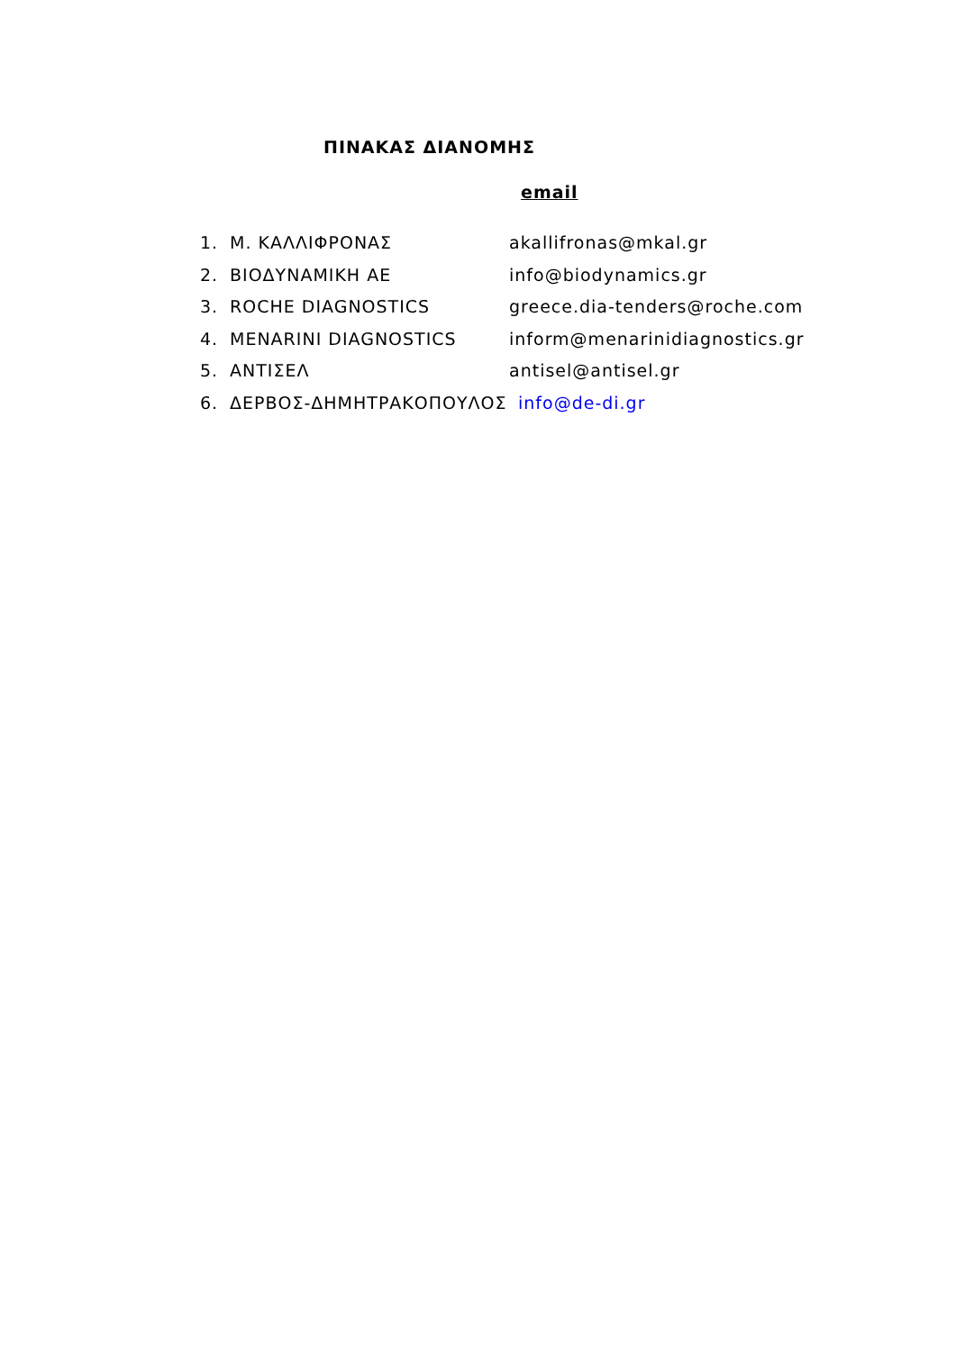ΠΙΝΑΚΑΣ ΔΙΑΝΟΜΗΣ
email
1. Μ. ΚΑΛΛΙΦΡΟΝΑΣ akallifronas@mkal.gr
2. ΒΙΟΔΥΝΑΜΙΚΗ ΑΕ info@biodynamics.gr
3. ROCHE DIAGNOSTICS greece.dia-tenders@roche.com
4. MENARINI DIAGNOSTICS inform@menarinidiagnostics.gr
5. ΑΝΤΙΣΕΛ antisel@antisel.gr
6. ΔΕΡΒΟΣ-ΔΗΜΗΤΡΑΚΟΠΟΥΛΟΣ info@de-di.gr